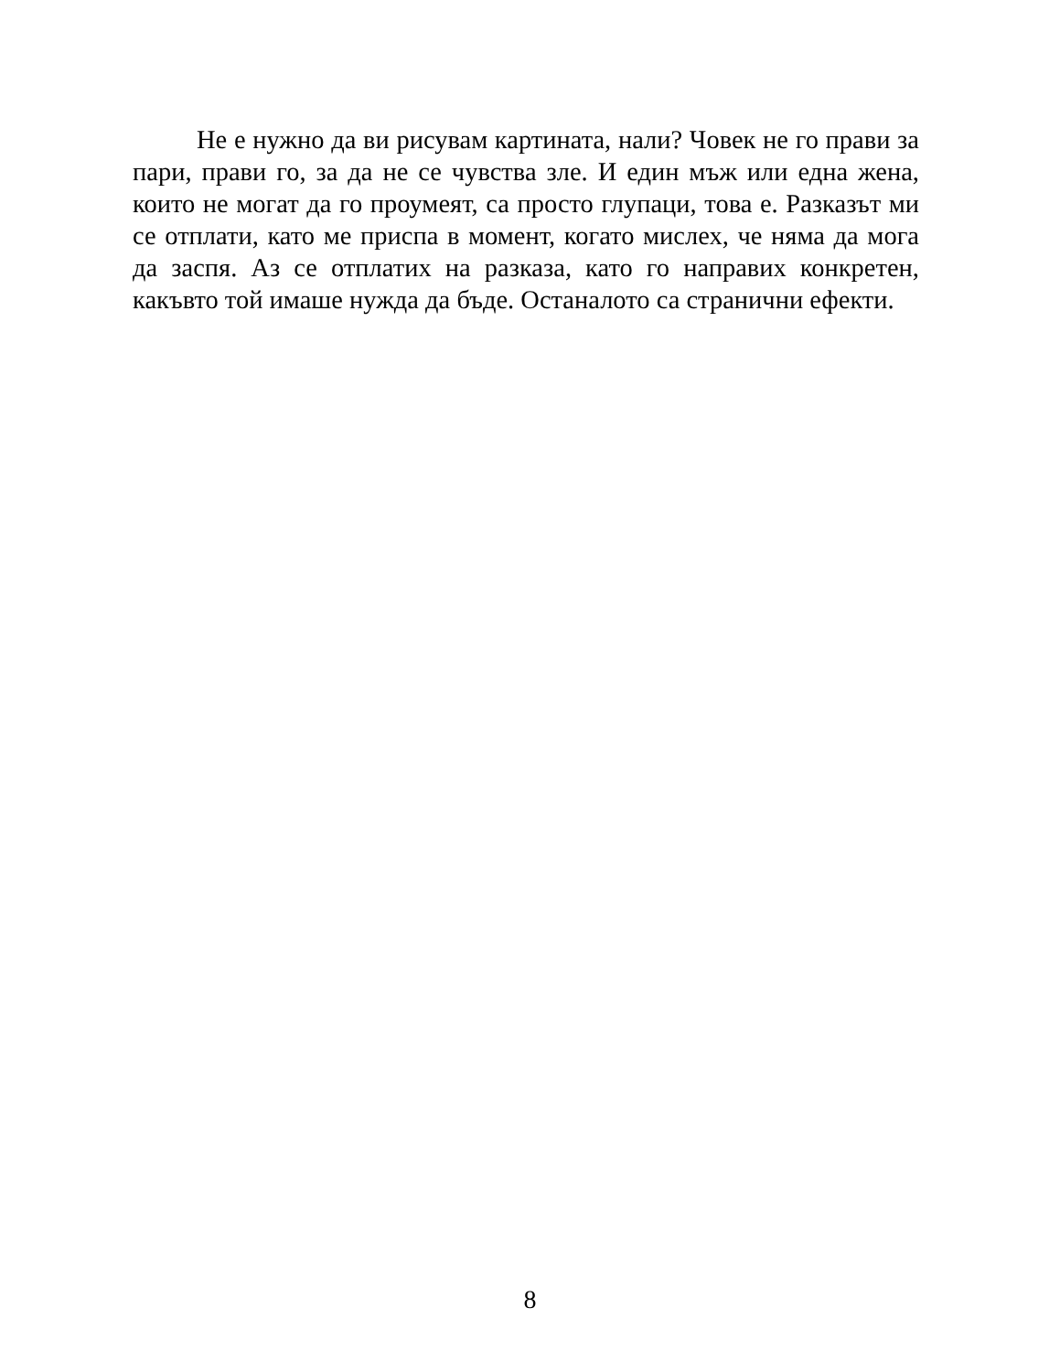Не е нужно да ви рисувам картината, нали? Човек не го прави за пари, прави го, за да не се чувства зле. И един мъж или една жена, които не могат да го проумеят, са просто глупаци, това е. Разказът ми се отплати, като ме приспа в момент, когато мислех, че няма да мога да заспя. Аз се отплатих на разказа, като го направих конкретен, какъвто той имаше нужда да бъде. Останалото са странични ефекти.
8